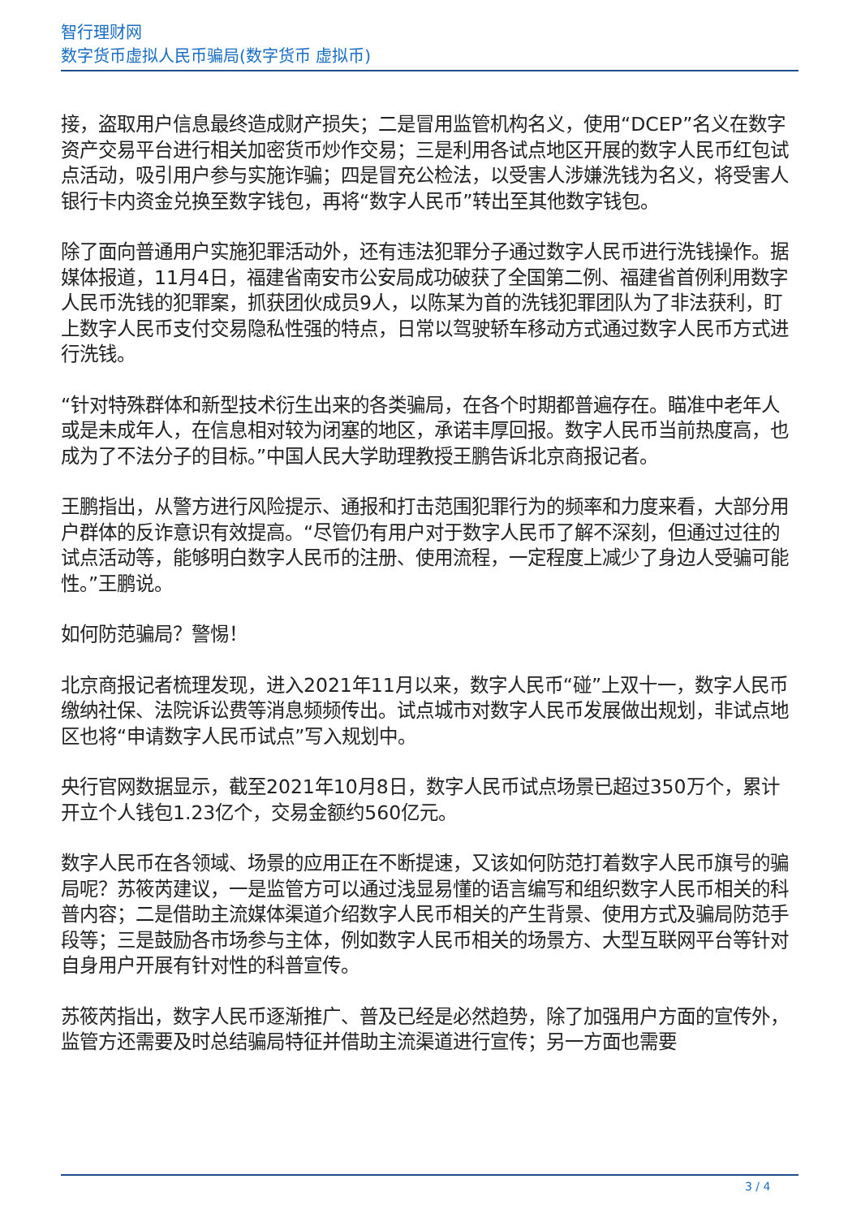智行理财网
数字货币虚拟人民币骗局(数字货币 虚拟币)
接，盗取用户信息最终造成财产损失；二是冒用监管机构名义，使用“DCEP”名义在数字资产交易平台进行相关加密货币炒作交易；三是利用各试点地区开展的数字人民币红包试点活动，吸引用户参与实施诈骗；四是冒充公检法，以受害人涉嫌洗钱为名义，将受害人银行卡内资金兑换至数字钱包，再将“数字人民币”转出至其他数字钱包。
除了面向普通用户实施犯罪活动外，还有违法犯罪分子通过数字人民币进行洗钱操作。据媒体报道，11月4日，福建省南安市公安局成功破获了全国第二例、福建省首例利用数字人民币洗钱的犯罪案，抓获团伙成员9人，以陈某为首的洗钱犯罪团队为了非法获利，盯上数字人民币支付交易隐私性强的特点，日常以驾驶轿车移动方式通过数字人民币方式进行洗钱。
“针对特殊群体和新型技术衍生出来的各类骗局，在各个时期都普遍存在。瞄准中老年人或是未成年人，在信息相对较为闭塞的地区，承诺丰厚回报。数字人民币当前热度高，也成为了不法分子的目标。”中国人民大学助理教授王鹏告诉北京商报记者。
王鹏指出，从警方进行风险提示、通报和打击范围犯罪行为的频率和力度来看，大部分用户群体的反诈意识有效提高。“尽管仍有用户对于数字人民币了解不深刻，但通过过往的试点活动等，能够明白数字人民币的注册、使用流程，一定程度上减少了身边人受骗可能性。”王鹏说。
如何防范骗局？警惕！
北京商报记者梳理发现，进入2021年11月以来，数字人民币“碰”上双十一，数字人民币缴纳社保、法院诉讼费等消息频频传出。试点城市对数字人民币发展做出规划，非试点地区也将“申请数字人民币试点”写入规划中。
央行官网数据显示，截至2021年10月8日，数字人民币试点场景已超过350万个，累计开立个人钱包1.23亿个，交易金额约560亿元。
数字人民币在各领域、场景的应用正在不断提速，又该如何防范打着数字人民币旗号的骗局呢？苏筱芮建议，一是监管方可以通过浅显易懂的语言编写和组织数字人民币相关的科普内容；二是借助主流媒体渠道介绍数字人民币相关的产生背景、使用方式及骗局防范手段等；三是鼓励各市场参与主体，例如数字人民币相关的场景方、大型互联网平台等针对自身用户开展有针对性的科普宣传。
苏筱芮指出，数字人民币逐渐推广、普及已经是必然趋势，除了加强用户方面的宣传外，监管方还需要及时总结骗局特征并借助主流渠道进行宣传；另一方面也需要
3 / 4